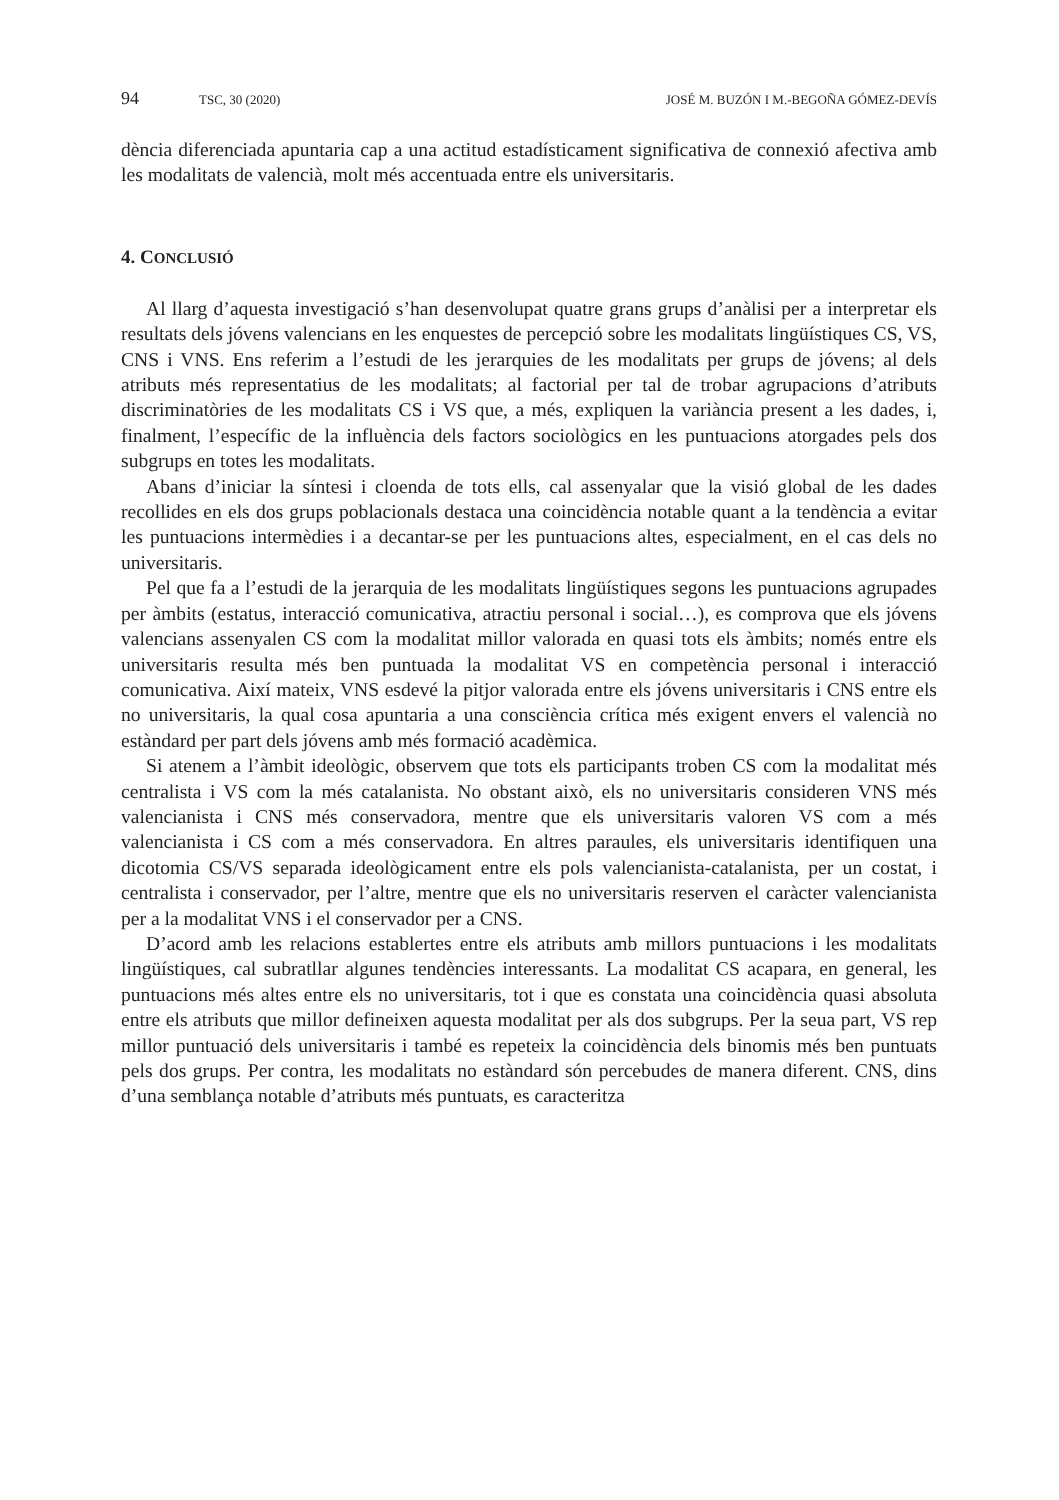94 TSC, 30 (2020) JOSÉ M. BUZÓN I M.-BEGOÑA GÓMEZ-DEVÍS
dència diferenciada apuntaria cap a una actitud estadísticament significativa de connexió afectiva amb les modalitats de valencià, molt més accentuada entre els universitaris.
4. CONCLUSIÓ
Al llarg d’aquesta investigació s’han desenvolupat quatre grans grups d’anàlisi per a interpretar els resultats dels jóvens valencians en les enquestes de percepció sobre les modalitats lingüístiques CS, VS, CNS i VNS. Ens referim a l’estudi de les jerarquies de les modalitats per grups de jóvens; al dels atributs més representatius de les modalitats; al factorial per tal de trobar agrupacions d’atributs discriminatòries de les modalitats CS i VS que, a més, expliquen la variància present a les dades, i, finalment, l’específic de la influència dels factors sociològics en les puntuacions atorgades pels dos subgrups en totes les modalitats.
Abans d’iniciar la síntesi i cloenda de tots ells, cal assenyalar que la visió global de les dades recollides en els dos grups poblacionals destaca una coincidència notable quant a la tendència a evitar les puntuacions intermèdies i a decantar-se per les puntuacions altes, especialment, en el cas dels no universitaris.
Pel que fa a l’estudi de la jerarquia de les modalitats lingüístiques segons les puntuacions agrupades per àmbits (estatus, interacció comunicativa, atractiu personal i social…), es comprova que els jóvens valencians assenyalen CS com la modalitat millor valorada en quasi tots els àmbits; només entre els universitaris resulta més ben puntuada la modalitat VS en competència personal i interacció comunicativa. Així mateix, VNS esdevé la pitjor valorada entre els jóvens universitaris i CNS entre els no universitaris, la qual cosa apuntaria a una consciència crítica més exigent envers el valencià no estàndard per part dels jóvens amb més formació acadèmica.
Si atenem a l’àmbit ideològic, observem que tots els participants troben CS com la modalitat més centralista i VS com la més catalanista. No obstant això, els no universitaris consideren VNS més valencianista i CNS més conservadora, mentre que els universitaris valoren VS com a més valencianista i CS com a més conservadora. En altres paraules, els universitaris identifiquen una dicotomia CS/VS separada ideològicament entre els pols valencianista-catalanista, per un costat, i centralista i conservador, per l’altre, mentre que els no universitaris reserven el caràcter valencianista per a la modalitat VNS i el conservador per a CNS.
D’acord amb les relacions establertes entre els atributs amb millors puntuacions i les modalitats lingüístiques, cal subratllar algunes tendències interessants. La modalitat CS acapara, en general, les puntuacions més altes entre els no universitaris, tot i que es constata una coincidència quasi absoluta entre els atributs que millor defineixen aquesta modalitat per als dos subgrups. Per la seua part, VS rep millor puntuació dels universitaris i també es repeteix la coincidència dels binomis més ben puntuats pels dos grups. Per contra, les modalitats no estàndard són percebudes de manera diferent. CNS, dins d’una semblança notable d’atributs més puntuats, es caracteritza